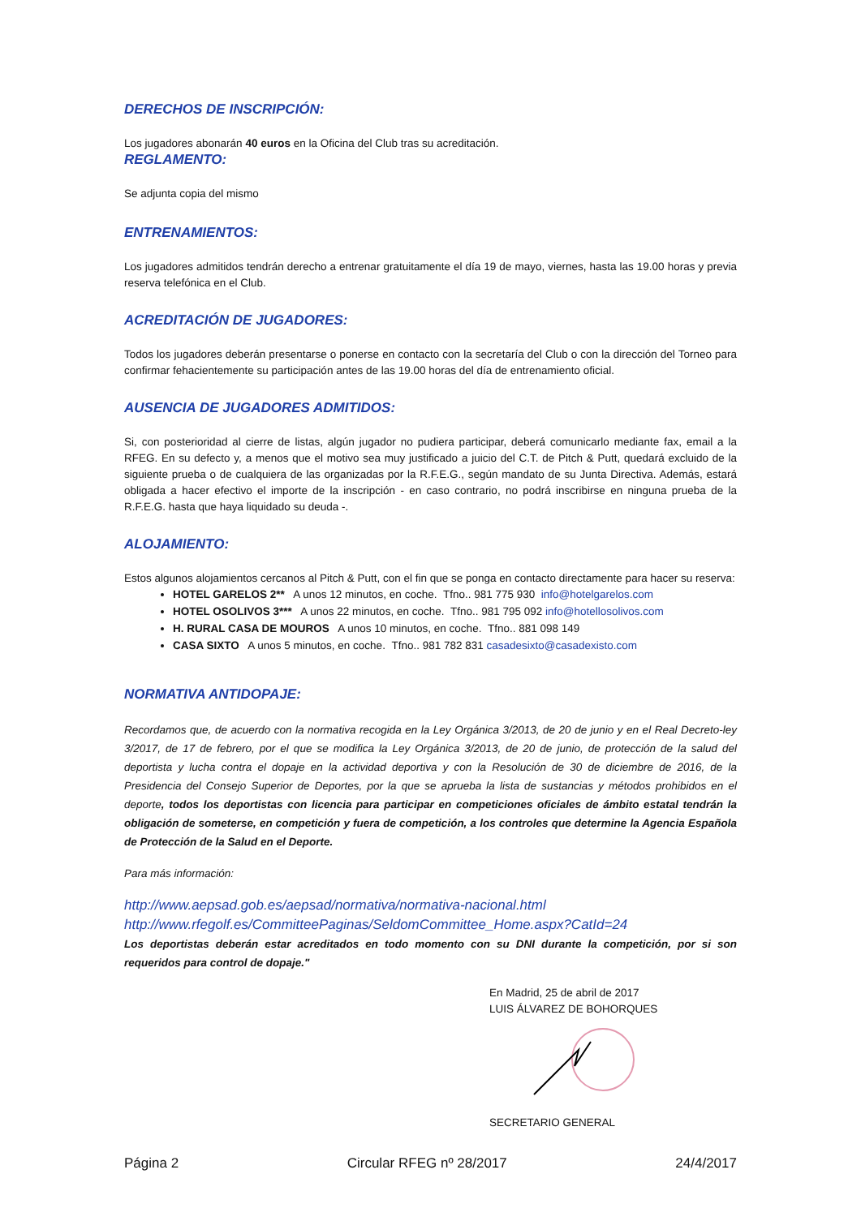DERECHOS DE INSCRIPCIÓN:
Los jugadores abonarán 40 euros en la Oficina del Club tras su acreditación.
REGLAMENTO:
Se adjunta copia del mismo
ENTRENAMIENTOS:
Los jugadores admitidos tendrán derecho a entrenar gratuitamente el día 19 de mayo, viernes, hasta las 19.00 horas y previa reserva telefónica en el Club.
ACREDITACIÓN DE JUGADORES:
Todos los jugadores deberán presentarse o ponerse en contacto con la secretaría del Club o con la dirección del Torneo para confirmar fehacientemente su participación antes de las 19.00 horas del día de entrenamiento oficial.
AUSENCIA DE JUGADORES ADMITIDOS:
Si, con posterioridad al cierre de listas, algún jugador no pudiera participar, deberá comunicarlo mediante fax, email a la RFEG. En su defecto y, a menos que el motivo sea muy justificado a juicio del C.T. de Pitch & Putt, quedará excluido de la siguiente prueba o de cualquiera de las organizadas por la R.F.E.G., según mandato de su Junta Directiva. Además, estará obligada a hacer efectivo el importe de la inscripción - en caso contrario, no podrá inscribirse en ninguna prueba de la R.F.E.G. hasta que haya liquidado su deuda -.
ALOJAMIENTO:
Estos algunos alojamientos cercanos al Pitch & Putt, con el fin que se ponga en contacto directamente para hacer su reserva:
HOTEL GARELOS 2** A unos 12 minutos, en coche. Tfno.. 981 775 930 info@hotelgarelos.com
HOTEL OSOLIVOS 3*** A unos 22 minutos, en coche. Tfno.. 981 795 092 info@hotellosolivos.com
H. RURAL CASA DE MOUROS A unos 10 minutos, en coche. Tfno.. 881 098 149
CASA SIXTO A unos 5 minutos, en coche. Tfno.. 981 782 831 casadesixto@casadexisto.com
NORMATIVA ANTIDOPAJE:
Recordamos que, de acuerdo con la normativa recogida en la Ley Orgánica 3/2013, de 20 de junio y en el Real Decreto-ley 3/2017, de 17 de febrero, por el que se modifica la Ley Orgánica 3/2013, de 20 de junio, de protección de la salud del deportista y lucha contra el dopaje en la actividad deportiva y con la Resolución de 30 de diciembre de 2016, de la Presidencia del Consejo Superior de Deportes, por la que se aprueba la lista de sustancias y métodos prohibidos en el deporte, todos los deportistas con licencia para participar en competiciones oficiales de ámbito estatal tendrán la obligación de someterse, en competición y fuera de competición, a los controles que determine la Agencia Española de Protección de la Salud en el Deporte.
Para más información:
http://www.aepsad.gob.es/aepsad/normativa/normativa-nacional.html
http://www.rfegolf.es/CommitteePaginas/SeldomCommittee_Home.aspx?CatId=24
Los deportistas deberán estar acreditados en todo momento con su DNI durante la competición, por si son requeridos para control de dopaje."
En Madrid, 25 de abril de 2017
LUIS ÁLVAREZ DE BOHORQUES
SECRETARIO GENERAL
Página 2 Circular RFEG nº 28/2017 24/4/2017